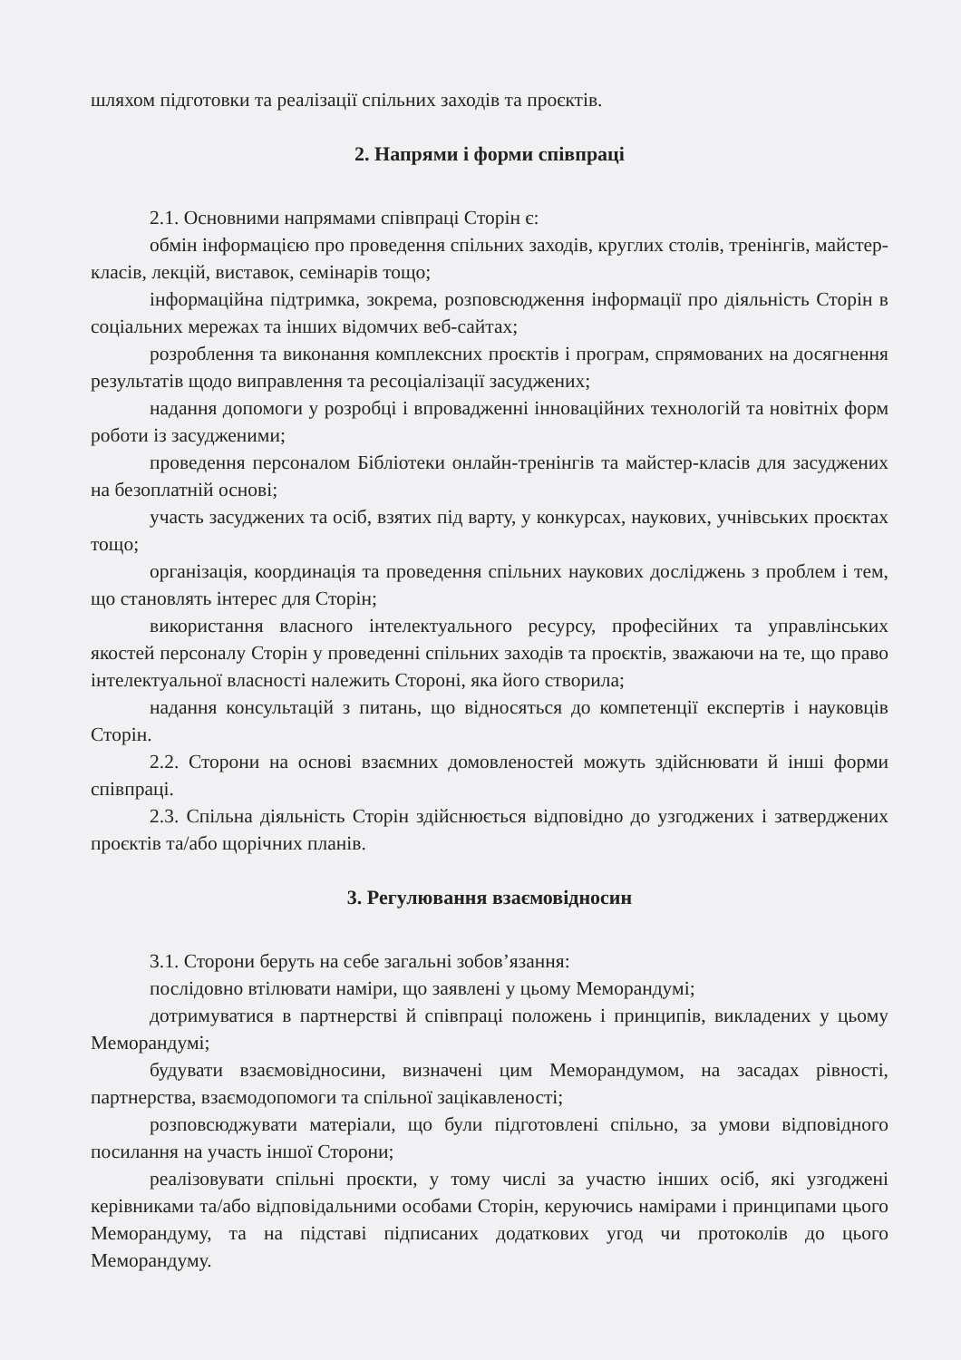шляхом підготовки та реалізації спільних заходів та проєктів.
2. Напрями і форми співпраці
2.1. Основними напрямами співпраці Сторін є:
обмін інформацією про проведення спільних заходів, круглих столів, тренінгів, майстер-класів, лекцій, виставок, семінарів тощо;
інформаційна підтримка, зокрема, розповсюдження інформації про діяльність Сторін в соціальних мережах та інших відомчих веб-сайтах;
розроблення та виконання комплексних проєктів і програм, спрямованих на досягнення результатів щодо виправлення та ресоціалізації засуджених;
надання допомоги у розробці і впровадженні інноваційних технологій та новітніх форм роботи із засудженими;
проведення персоналом Бібліотеки онлайн-тренінгів та майстер-класів для засуджених на безоплатній основі;
участь засуджених та осіб, взятих під варту, у конкурсах, наукових, учнівських проєктах тощо;
організація, координація та проведення спільних наукових досліджень з проблем і тем, що становлять інтерес для Сторін;
використання власного інтелектуального ресурсу, професійних та управлінських якостей персоналу Сторін у проведенні спільних заходів та проєктів, зважаючи на те, що право інтелектуальної власності належить Стороні, яка його створила;
надання консультацій з питань, що відносяться до компетенції експертів і науковців Сторін.
2.2. Сторони на основі взаємних домовленостей можуть здійснювати й інші форми співпраці.
2.3. Спільна діяльність Сторін здійснюється відповідно до узгоджених і затверджених проєктів та/або щорічних планів.
3. Регулювання взаємовідносин
3.1. Сторони беруть на себе загальні зобов’язання:
послідовно втілювати наміри, що заявлені у цьому Меморандумі;
дотримуватися в партнерстві й співпраці положень і принципів, викладених у цьому Меморандумі;
будувати взаємовідносини, визначені цим Меморандумом, на засадах рівності, партнерства, взаємодопомоги та спільної зацікавленості;
розповсюджувати матеріали, що були підготовлені спільно, за умови відповідного посилання на участь іншої Сторони;
реалізовувати спільні проєкти, у тому числі за участю інших осіб, які узгоджені керівниками та/або відповідальними особами Сторін, керуючись намірами і принципами цього Меморандуму, та на підставі підписаних додаткових угод чи протоколів до цього Меморандуму.